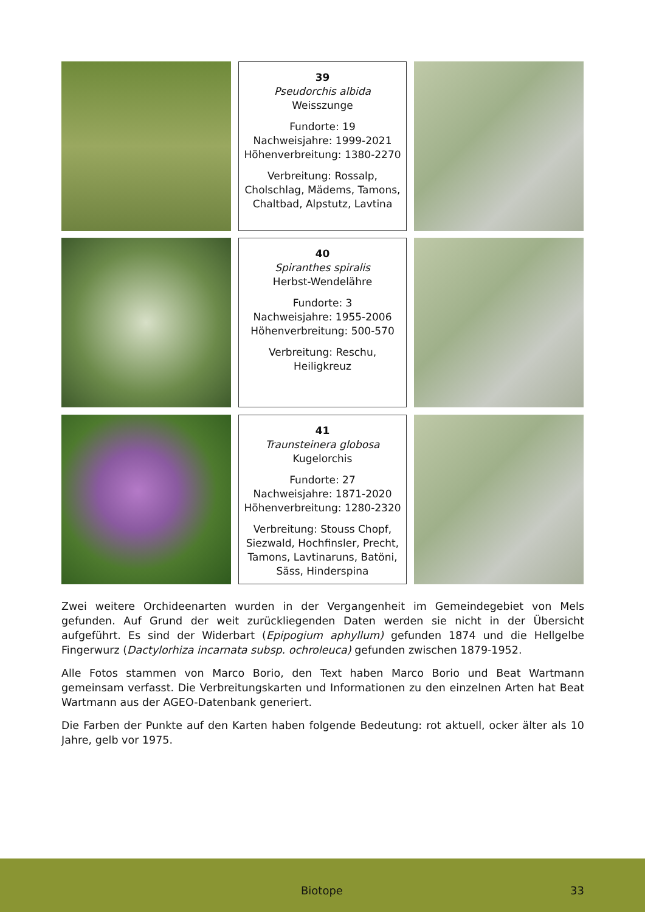39
Pseudorchis albida
Weisszunge
Fundorte: 19
Nachweisjahre: 1999-2021
Höhenverbreitung: 1380-2270
Verbreitung: Rossalp, Cholschlag, Mädems, Tamons, Chaltbad, Alpstutz, Lavtina
40
Spiranthes spiralis
Herbst-Wendelähre
Fundorte: 3
Nachweisjahre: 1955-2006
Höhenverbreitung: 500-570
Verbreitung: Reschu, Heiligkreuz
41
Traunsteinera globosa
Kugelorchis
Fundorte: 27
Nachweisjahre: 1871-2020
Höhenverbreitung: 1280-2320
Verbreitung: Stouss Chopf, Siezwald, Hochfinsler, Precht, Tamons, Lavtinaruns, Batöni, Säss, Hinderspina
Zwei weitere Orchideenarten wurden in der Vergangenheit im Gemeindegebiet von Mels gefunden. Auf Grund der weit zurückliegenden Daten werden sie nicht in der Übersicht aufgeführt. Es sind der Widerbart (Epipogium aphyllum) gefunden 1874 und die Hellgelbe Fingerwurz (Dactylorhiza incarnata subsp. ochroleuca) gefunden zwischen 1879-1952.
Alle Fotos stammen von Marco Borio, den Text haben Marco Borio und Beat Wartmann gemeinsam verfasst. Die Verbreitungskarten und Informationen zu den einzelnen Arten hat Beat Wartmann aus der AGEO-Datenbank generiert.
Die Farben der Punkte auf den Karten haben folgende Bedeutung: rot aktuell, ocker älter als 10 Jahre, gelb vor 1975.
Biotope 33